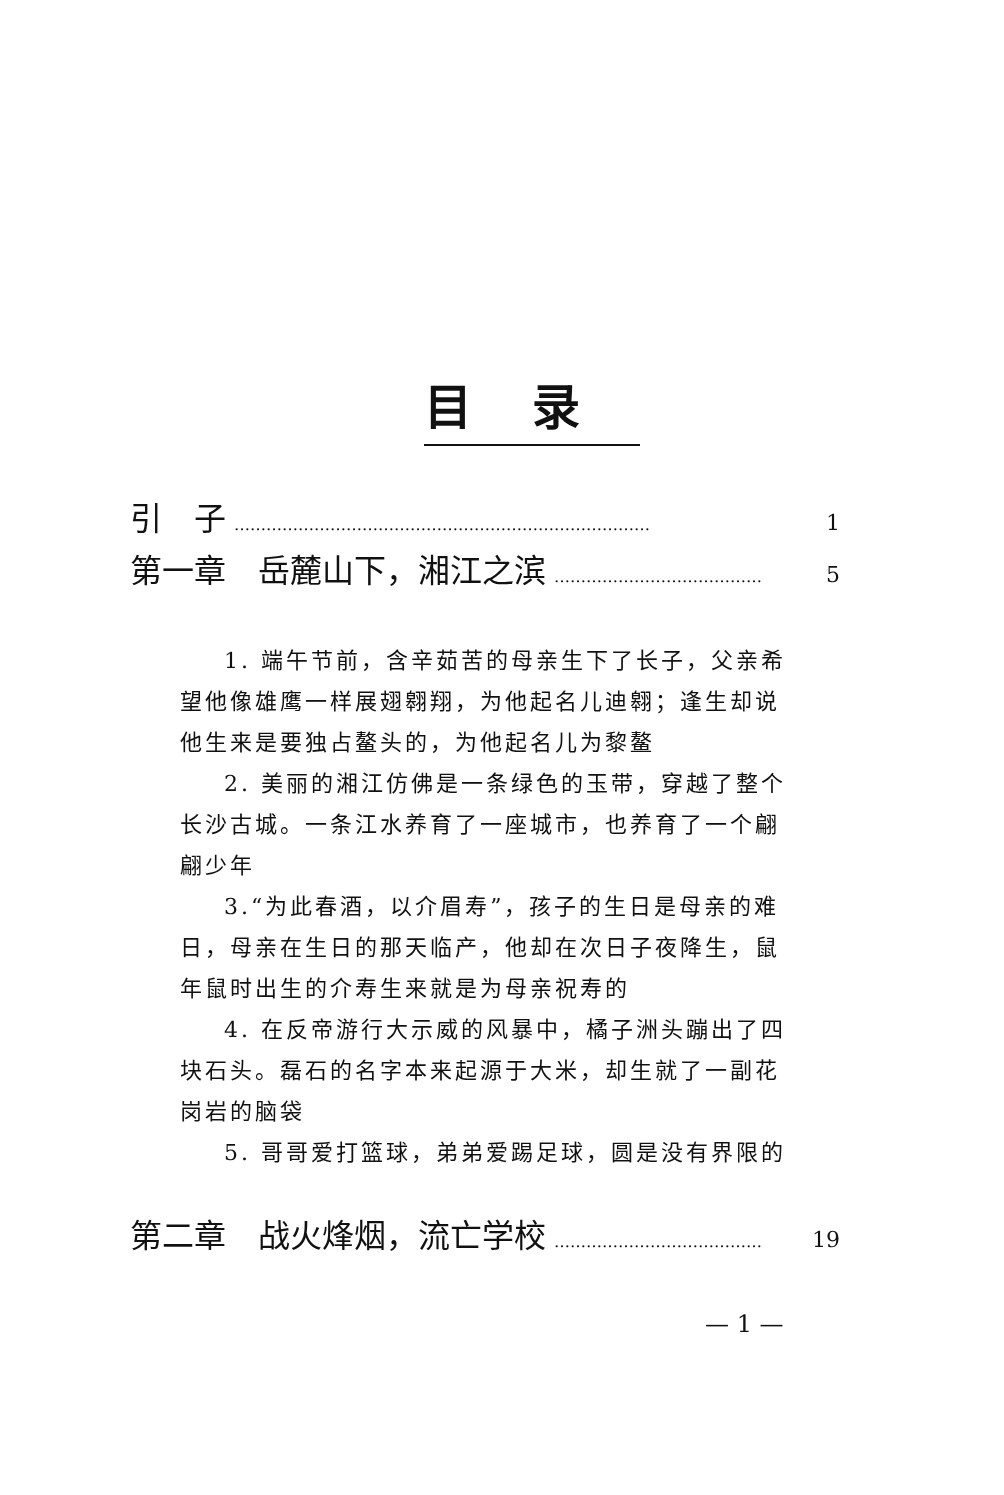目录
引　子 …………………………………………………………………… 1
第一章　岳麓山下，湘江之滨 ………………………………… 5
1. 端午节前，含辛茹苦的母亲生下了长子，父亲希望他像雄鹰一样展翅翱翔，为他起名儿迪翱；逢生却说他生来是要独占鳌头的，为他起名儿为黎鳌
2. 美丽的湘江仿佛是一条绿色的玉带，穿越了整个长沙古城。一条江水养育了一座城市，也养育了一个翩翩少年
3.“为此春酒，以介眉寿”，孩子的生日是母亲的难日，母亲在生日的那天临产，他却在次日子夜降生，鼠年鼠时出生的介寿生来就是为母亲祝寿的
4. 在反帝游行大示威的风暴中，橘子洲头蹦出了四块石头。磊石的名字本来起源于大米，却生就了一副花岗岩的脑袋
5. 哥哥爱打篮球，弟弟爱踢足球，圆是没有界限的
第二章　战火烽烟，流亡学校 ………………………………… 19
— 1 —